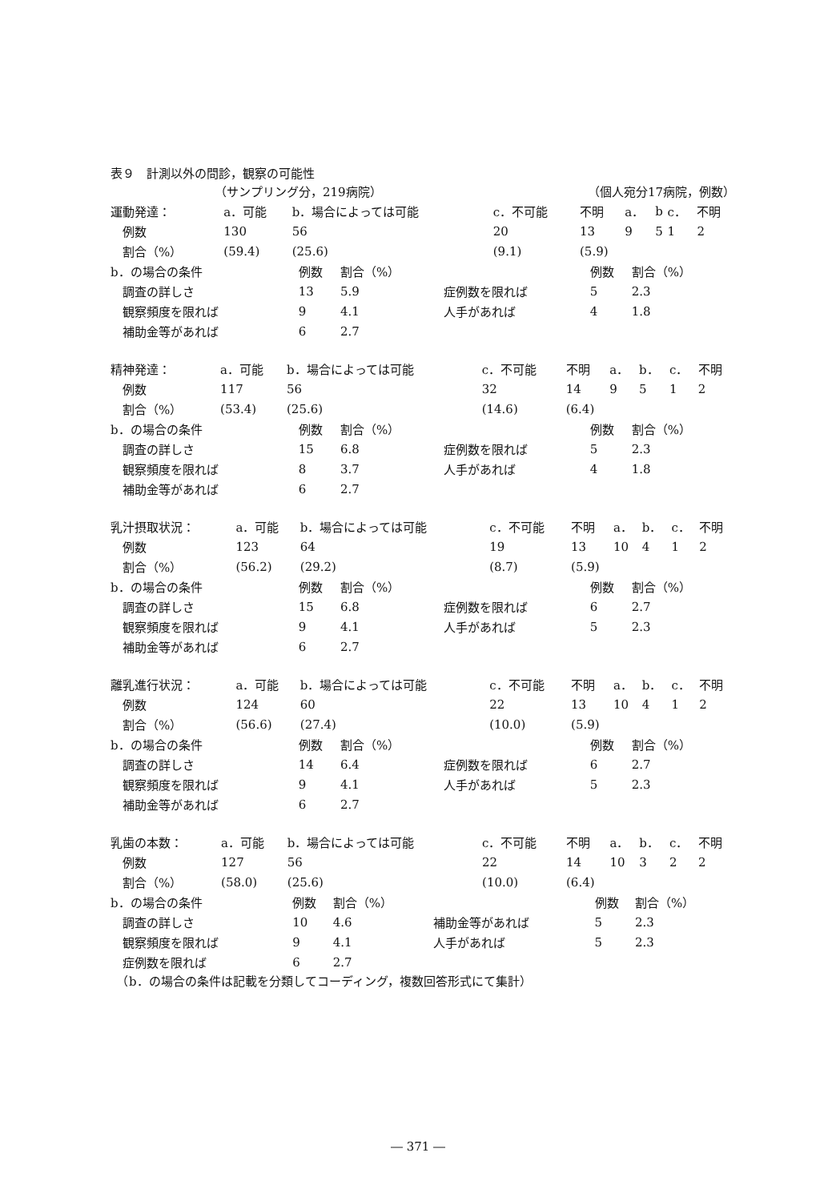表９　計測以外の問診，観察の可能性
| （サンプリング分，219病院） | （個人宛分17病院，例数） |
| 運動発達： | a．可能 | b．場合によっては可能 | c．不可能 | 不明 | a． | b | c． | 不明 |
| 例数 | 130 | 56 | 20 | 13 | 9 | 5 | 1 | 2 |
| 割合（%） | (59.4) | (25.6) | (9.1) | (5.9) | | | | |
| b．の場合の条件 | 例数 | 割合（%） | | 例数 | 割合（%） |
| 調査の詳しさ | 13 | 5.9 | 症例数を限れば | 5 | 2.3 |
| 観察頻度を限れば | 9 | 4.1 | 人手があれば | 4 | 1.8 |
| 補助金等があれば | 6 | 2.7 | | | |
| 精神発達： | a．可能 | b．場合によっては可能 | c．不可能 | 不明 | a． | b． | c． | 不明 |
| 例数 | 117 | 56 | 32 | 14 | 9 | 5 | 1 | 2 |
| 割合（%） | (53.4) | (25.6) | (14.6) | (6.4) | | | | |
| b．の場合の条件 | 例数 | 割合（%） | | 例数 | 割合（%） |
| 調査の詳しさ | 15 | 6.8 | 症例数を限れば | 5 | 2.3 |
| 観察頻度を限れば | 8 | 3.7 | 人手があれば | 4 | 1.8 |
| 補助金等があれば | 6 | 2.7 | | | |
| 乳汁摂取状況： | a．可能 | b．場合によっては可能 | c．不可能 | 不明 | a． | b． | c． | 不明 |
| 例数 | 123 | 64 | 19 | 13 | 10 | 4 | 1 | 2 |
| 割合（%） | (56.2) | (29.2) | (8.7) | (5.9) | | | | |
| b．の場合の条件 | 例数 | 割合（%） | | 例数 | 割合（%） |
| 調査の詳しさ | 15 | 6.8 | 症例数を限れば | 6 | 2.7 |
| 観察頻度を限れば | 9 | 4.1 | 人手があれば | 5 | 2.3 |
| 補助金等があれば | 6 | 2.7 | | | |
| 離乳進行状況： | a．可能 | b．場合によっては可能 | c．不可能 | 不明 | a． | b． | c． | 不明 |
| 例数 | 124 | 60 | 22 | 13 | 10 | 4 | 1 | 2 |
| 割合（%） | (56.6) | (27.4) | (10.0) | (5.9) | | | | |
| b．の場合の条件 | 例数 | 割合（%） | | 例数 | 割合（%） |
| 調査の詳しさ | 14 | 6.4 | 症例数を限れば | 6 | 2.7 |
| 観察頻度を限れば | 9 | 4.1 | 人手があれば | 5 | 2.3 |
| 補助金等があれば | 6 | 2.7 | | | |
| 乳歯の本数： | a．可能 | b．場合によっては可能 | c．不可能 | 不明 | a． | b． | c． | 不明 |
| 例数 | 127 | 56 | 22 | 14 | 10 | 3 | 2 | 2 |
| 割合（%） | (58.0) | (25.6) | (10.0) | (6.4) | | | | |
| b．の場合の条件 | 例数 | 割合（%） | | 例数 | 割合（%） |
| 調査の詳しさ | 10 | 4.6 | 補助金等があれば | 5 | 2.3 |
| 観察頻度を限れば | 9 | 4.1 | 人手があれば | 5 | 2.3 |
| 症例数を限れば | 6 | 2.7 | | | |
　（b．の場合の条件は記載を分類してコーディング，複数回答形式にて集計）
― 371 ―